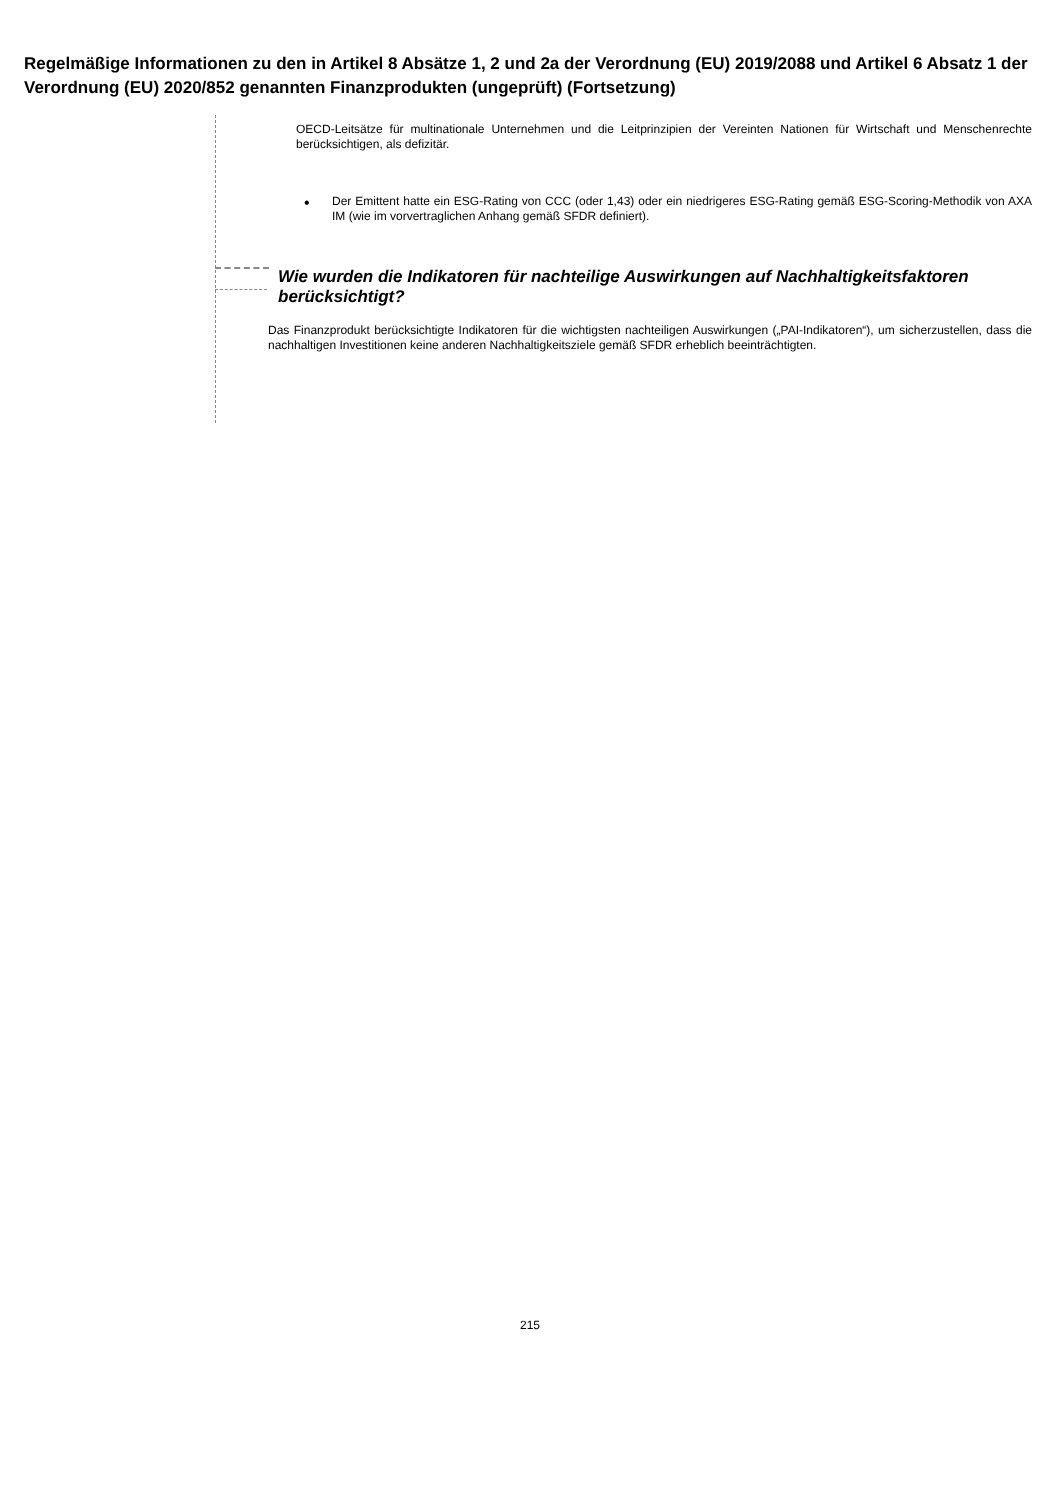Regelmäßige Informationen zu den in Artikel 8 Absätze 1, 2 und 2a der Verordnung (EU) 2019/2088 und Artikel 6 Absatz 1 der Verordnung (EU) 2020/852 genannten Finanzprodukten (ungeprüft) (Fortsetzung)
OECD-Leitsätze für multinationale Unternehmen und die Leitprinzipien der Vereinten Nationen für Wirtschaft und Menschenrechte berücksichtigen, als defizitär.
•
Der Emittent hatte ein ESG-Rating von CCC (oder 1,43) oder ein niedrigeres ESG-Rating gemäß ESG-Scoring-Methodik von AXA IM (wie im vorvertraglichen Anhang gemäß SFDR definiert).
Wie wurden die Indikatoren für nachteilige Auswirkungen auf Nachhaltigkeitsfaktoren berücksichtigt?
Das Finanzprodukt berücksichtigte Indikatoren für die wichtigsten nachteiligen Auswirkungen („PAI-Indikatoren“), um sicherzustellen, dass die nachhaltigen Investitionen keine anderen Nachhaltigkeitsziele gemäß SFDR erheblich beeinträchtigten.
215